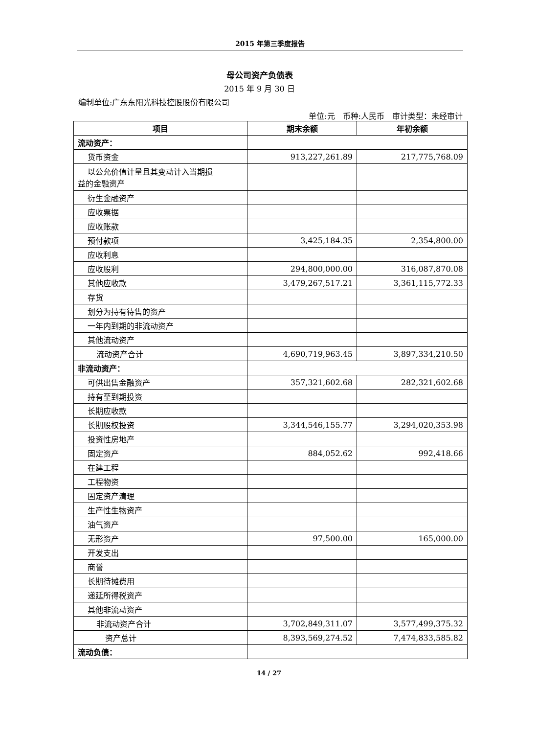2015 年第三季度报告
母公司资产负债表
2015 年 9 月 30 日
编制单位:广东东阳光科技控股股份有限公司
单位:元　币种:人民币　审计类型：未经审计
| 项目 | 期末余额 | 年初余额 |
| --- | --- | --- |
| 流动资产： | | |
| 货币资金 | 913,227,261.89 | 217,775,768.09 |
| 以公允价值计量且其变动计入当期损 益的金融资产 | | |
| 衍生金融资产 | | |
| 应收票据 | | |
| 应收账款 | | |
| 预付款项 | 3,425,184.35 | 2,354,800.00 |
| 应收利息 | | |
| 应收股利 | 294,800,000.00 | 316,087,870.08 |
| 其他应收款 | 3,479,267,517.21 | 3,361,115,772.33 |
| 存货 | | |
| 划分为持有待售的资产 | | |
| 一年内到期的非流动资产 | | |
| 其他流动资产 | | |
| 流动资产合计 | 4,690,719,963.45 | 3,897,334,210.50 |
| 非流动资产： | | |
| 可供出售金融资产 | 357,321,602.68 | 282,321,602.68 |
| 持有至到期投资 | | |
| 长期应收款 | | |
| 长期股权投资 | 3,344,546,155.77 | 3,294,020,353.98 |
| 投资性房地产 | | |
| 固定资产 | 884,052.62 | 992,418.66 |
| 在建工程 | | |
| 工程物资 | | |
| 固定资产清理 | | |
| 生产性生物资产 | | |
| 油气资产 | | |
| 无形资产 | 97,500.00 | 165,000.00 |
| 开发支出 | | |
| 商誉 | | |
| 长期待摊费用 | | |
| 递延所得税资产 | | |
| 其他非流动资产 | | |
| 非流动资产合计 | 3,702,849,311.07 | 3,577,499,375.32 |
| 资产总计 | 8,393,569,274.52 | 7,474,833,585.82 |
| 流动负债： | | |
14 / 27